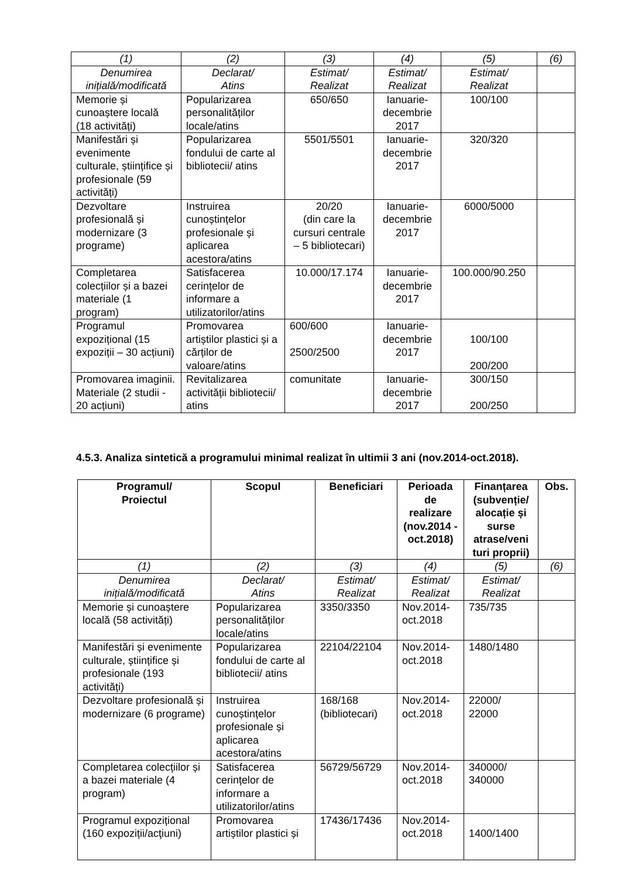| (1) | (2) | (3) | (4) | (5) | (6) |
| Denumirea inițială/modificată | Declarat/ Atins | Estimat/ Realizat | Estimat/ Realizat | Estimat/ Realizat | |
| Memorie și cunoaștere locală (18 activități) | Popularizarea personalităților locale/atins | 650/650 | Ianuarie-decembrie 2017 | 100/100 | |
| Manifestări și evenimente culturale, științifice și profesionale (59 activități) | Popularizarea fondului de carte al bibliotecii/ atins | 5501/5501 | Ianuarie-decembrie 2017 | 320/320 | |
| Dezvoltare profesională și modernizare (3 programe) | Instruirea cunoștințelor profesionale și aplicarea acestora/atins | 20/20 (din care la cursuri centrale – 5 bibliotecari) | Ianuarie-decembrie 2017 | 6000/5000 | |
| Completarea colecțiilor și a bazei materiale (1 program) | Satisfacerea cerințelor de informare a utilizatorilor/atins | 10.000/17.174 | Ianuarie-decembrie 2017 | 100.000/90.250 | |
| Programul expozițional (15 expoziții – 30 acțiuni) | Promovarea artiștilor plastici și a cărților de valoare/atins | 600/600 2500/2500 | Ianuarie-decembrie 2017 | 100/100 200/200 | |
| Promovarea imaginii. Materiale (2 studii - 20 acțiuni) | Revitalizarea activității bibliotecii/ atins | comunitate | Ianuarie-decembrie 2017 | 300/150 200/250 | |
4.5.3. Analiza sintetică a programului minimal realizat în ultimii 3 ani (nov.2014-oct.2018).
| Programul/ Proiectul | Scopul | Beneficiari | Perioada de realizare (nov.2014 -oct.2018) | Finanțarea (subvenție/ alocație și surse atrase/veni turi proprii) | Obs. |
| --- | --- | --- | --- | --- | --- |
| (1) | (2) | (3) | (4) | (5) | (6) |
| Denumirea inițială/modificată | Declarat/ Atins | Estimat/ Realizat | Estimat/ Realizat | Estimat/ Realizat | |
| Memorie și cunoaștere locală (58 activități) | Popularizarea personalităților locale/atins | 3350/3350 | Nov.2014-oct.2018 | 735/735 | |
| Manifestări și evenimente culturale, științifice și profesionale (193 activități) | Popularizarea fondului de carte al bibliotecii/ atins | 22104/22104 | Nov.2014-oct.2018 | 1480/1480 | |
| Dezvoltare profesională și modernizare (6 programe) | Instruirea cunoștințelor profesionale și aplicarea acestora/atins | 168/168 (bibliotecari) | Nov.2014-oct.2018 | 22000/ 22000 | |
| Completarea colecțiilor și a bazei materiale (4 program) | Satisfacerea cerințelor de informare a utilizatorilor/atins | 56729/56729 | Nov.2014-oct.2018 | 340000/ 340000 | |
| Programul expozițional (160 expoziții/acţiuni) | Promovarea artiștilor plastici și | 17436/17436 | Nov.2014-oct.2018 | 1400/1400 | |